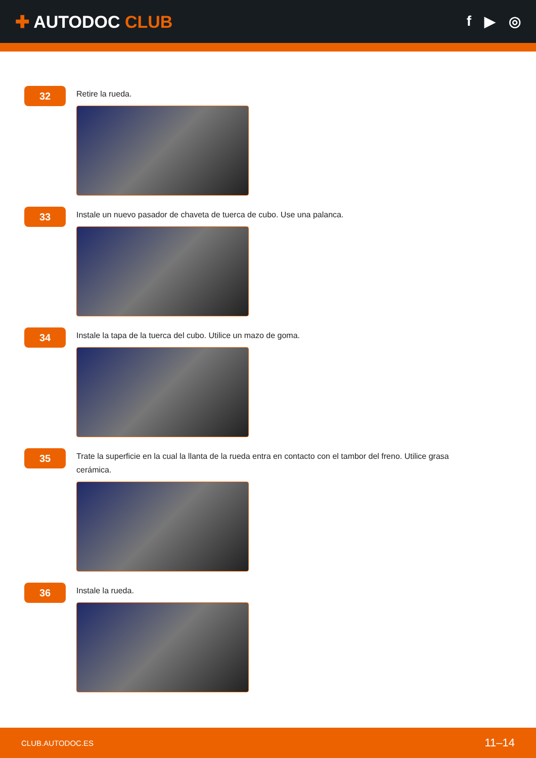✚ AUTODOC CLUB
f ▶ ◎
32
Retire la rueda.
33
Instale un nuevo pasador de chaveta de tuerca de cubo. Use una palanca.
34
Instale la tapa de la tuerca del cubo. Utilice un mazo de goma.
35
Trate la superficie en la cual la llanta de la rueda entra en contacto con el tambor del freno. Utilice grasa cerámica.
36
Instale la rueda.
CLUB.AUTODOC.ES 11–14